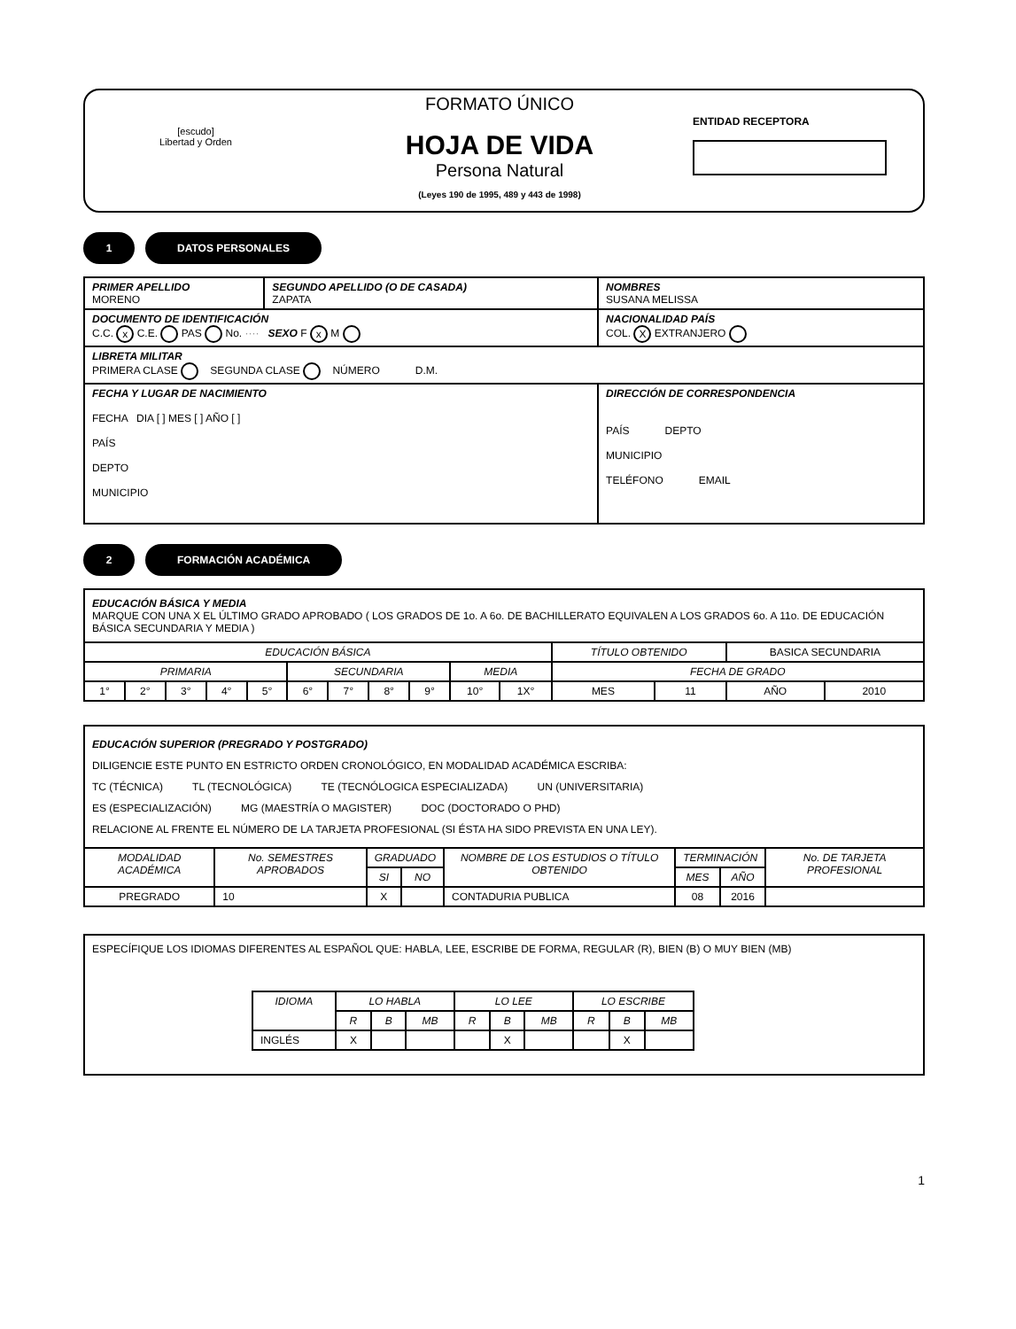[escudo]
Libertad y Orden
FORMATO ÚNICO
HOJA DE VIDA
Persona Natural
(Leyes 190 de 1995, 489 y 443 de 1998)
ENTIDAD RECEPTORA
1 DATOS PERSONALES
| PRIMER APELLIDO MORENO | SEGUNDO APELLIDO (O DE CASADA) ZAPATA | NOMBRES SUSANA MELISSA |
| DOCUMENTO DE IDENTIFICACIÓN C.C. x C.E. PAS No. ···· SEXO F x M | | NACIONALIDAD PAÍS COL. X EXTRANJERO |
| LIBRETA MILITAR PRIMERA CLASE SEGUNDA CLASE NÚMERO D.M. | | |
| FECHA Y LUGAR DE NACIMIENTO FECHA DIA [ ] MES [ ] AÑO [ ] PAÍS DEPTO MUNICIPIO | | DIRECCIÓN DE CORRESPONDENCIA PAÍS DEPTO MUNICIPIO TELÉFONO EMAIL |
2 FORMACIÓN ACADÉMICA
EDUCACIÓN BÁSICA Y MEDIA
MARQUE CON UNA X EL ÚLTIMO GRADO APROBADO ( LOS GRADOS DE 1o. A 6o. DE BACHILLERATO EQUIVALEN A LOS GRADOS 6o. A 11o. DE EDUCACIÓN BÁSICA SECUNDARIA Y MEDIA )
| EDUCACIÓN BÁSICA | | | | | | | | | | | TÍTULO OBTENIDO | | BASICA SECUNDARIA | |
| PRIMARIA | | | | | SECUNDARIA | | | | MEDIA | | FECHA DE GRADO | | | |
| 1° | 2° | 3° | 4° | 5° | 6° | 7° | 8° | 9° | 10° | 1X° | MES | 11 | AÑO | 2010 |
EDUCACIÓN SUPERIOR (PREGRADO Y POSTGRADO)
DILIGENCIE ESTE PUNTO EN ESTRICTO ORDEN CRONOLÓGICO, EN MODALIDAD ACADÉMICA ESCRIBA:
TC (TÉCNICA) TL (TECNOLÓGICA) TE (TECNÓLOGICA ESPECIALIZADA) UN (UNIVERSITARIA)
ES (ESPECIALIZACIÓN) MG (MAESTRÍA O MAGISTER) DOC (DOCTORADO O PHD)
RELACIONE AL FRENTE EL NÚMERO DE LA TARJETA PROFESIONAL (SI ÉSTA HA SIDO PREVISTA EN UNA LEY).
| MODALIDAD ACADÉMICA | No. SEMESTRES APROBADOS | GRADUADO | | NOMBRE DE LOS ESTUDIOS O TÍTULO OBTENIDO | TERMINACIÓN | | No. DE TARJETA PROFESIONAL |
| --- | --- | --- | --- | --- | --- | --- | --- |
| | | SI | NO | | MES | AÑO | |
| PREGRADO | 10 | X | | CONTADURIA PUBLICA | 08 | 2016 | |
ESPECÍFIQUE LOS IDIOMAS DIFERENTES AL ESPAÑOL QUE: HABLA, LEE, ESCRIBE DE FORMA, REGULAR (R), BIEN (B) O MUY BIEN (MB)
| IDIOMA | LO HABLA | | | LO LEE | | | LO ESCRIBE | | |
| --- | --- | --- | --- | --- | --- | --- | --- | --- | --- |
| | R | B | MB | R | B | MB | R | B | MB |
| INGLÉS | X | | | | X | | | X | |
1